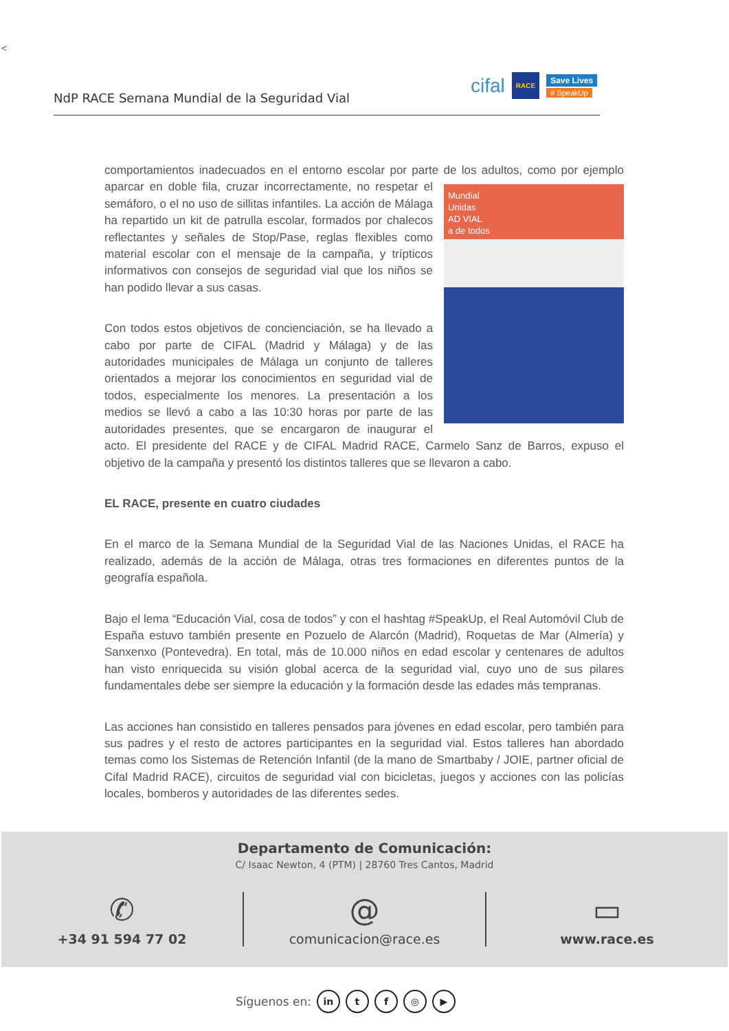<
NdP RACE Semana Mundial de la Seguridad Vial
cifal RACE Save Lives
# SpeakUp
comportamientos inadecuados en el entorno escolar por parte de los adultos, como por ejemplo Mundial
Unidas
AD VIAL
a de todos aparcar en doble fila, cruzar incorrectamente, no respetar el semáforo, o el no uso de sillitas infantiles. La acción de Málaga ha repartido un kit de patrulla escolar, formados por chalecos reflectantes y señales de Stop/Pase, reglas flexibles como material escolar con el mensaje de la campaña, y trípticos informativos con consejos de seguridad vial que los niños se han podido llevar a sus casas.
Con todos estos objetivos de concienciación, se ha llevado a cabo por parte de CIFAL (Madrid y Málaga) y de las autoridades municipales de Málaga un conjunto de talleres orientados a mejorar los conocimientos en seguridad vial de todos, especialmente los menores. La presentación a los medios se llevó a cabo a las 10:30 horas por parte de las autoridades presentes, que se encargaron de inaugurar el acto. El presidente del RACE y de CIFAL Madrid RACE, Carmelo Sanz de Barros, expuso el objetivo de la campaña y presentó los distintos talleres que se llevaron a cabo.
EL RACE, presente en cuatro ciudades
En el marco de la Semana Mundial de la Seguridad Vial de las Naciones Unidas, el RACE ha realizado, además de la acción de Málaga, otras tres formaciones en diferentes puntos de la geografía española.
Bajo el lema “Educación Vial, cosa de todos” y con el hashtag #SpeakUp, el Real Automóvil Club de España estuvo también presente en Pozuelo de Alarcón (Madrid), Roquetas de Mar (Almería) y Sanxenxo (Pontevedra). En total, más de 10.000 niños en edad escolar y centenares de adultos han visto enriquecida su visión global acerca de la seguridad vial, cuyo uno de sus pilares fundamentales debe ser siempre la educación y la formación desde las edades más tempranas.
Las acciones han consistido en talleres pensados para jóvenes en edad escolar, pero también para sus padres y el resto de actores participantes en la seguridad vial. Estos talleres han abordado temas como los Sistemas de Retención Infantil (de la mano de Smartbaby / JOIE, partner oficial de Cifal Madrid RACE), circuitos de seguridad vial con bicicletas, juegos y acciones con las policías locales, bomberos y autoridades de las diferentes sedes.
Departamento de Comunicación:
C/ Isaac Newton, 4 (PTM) | 28760 Tres Cantos, Madrid
✆
+34 91 594 77 02
@
comunicacion@race.es
▭
www.race.es
Síguenos en: in tf ◎ ▶